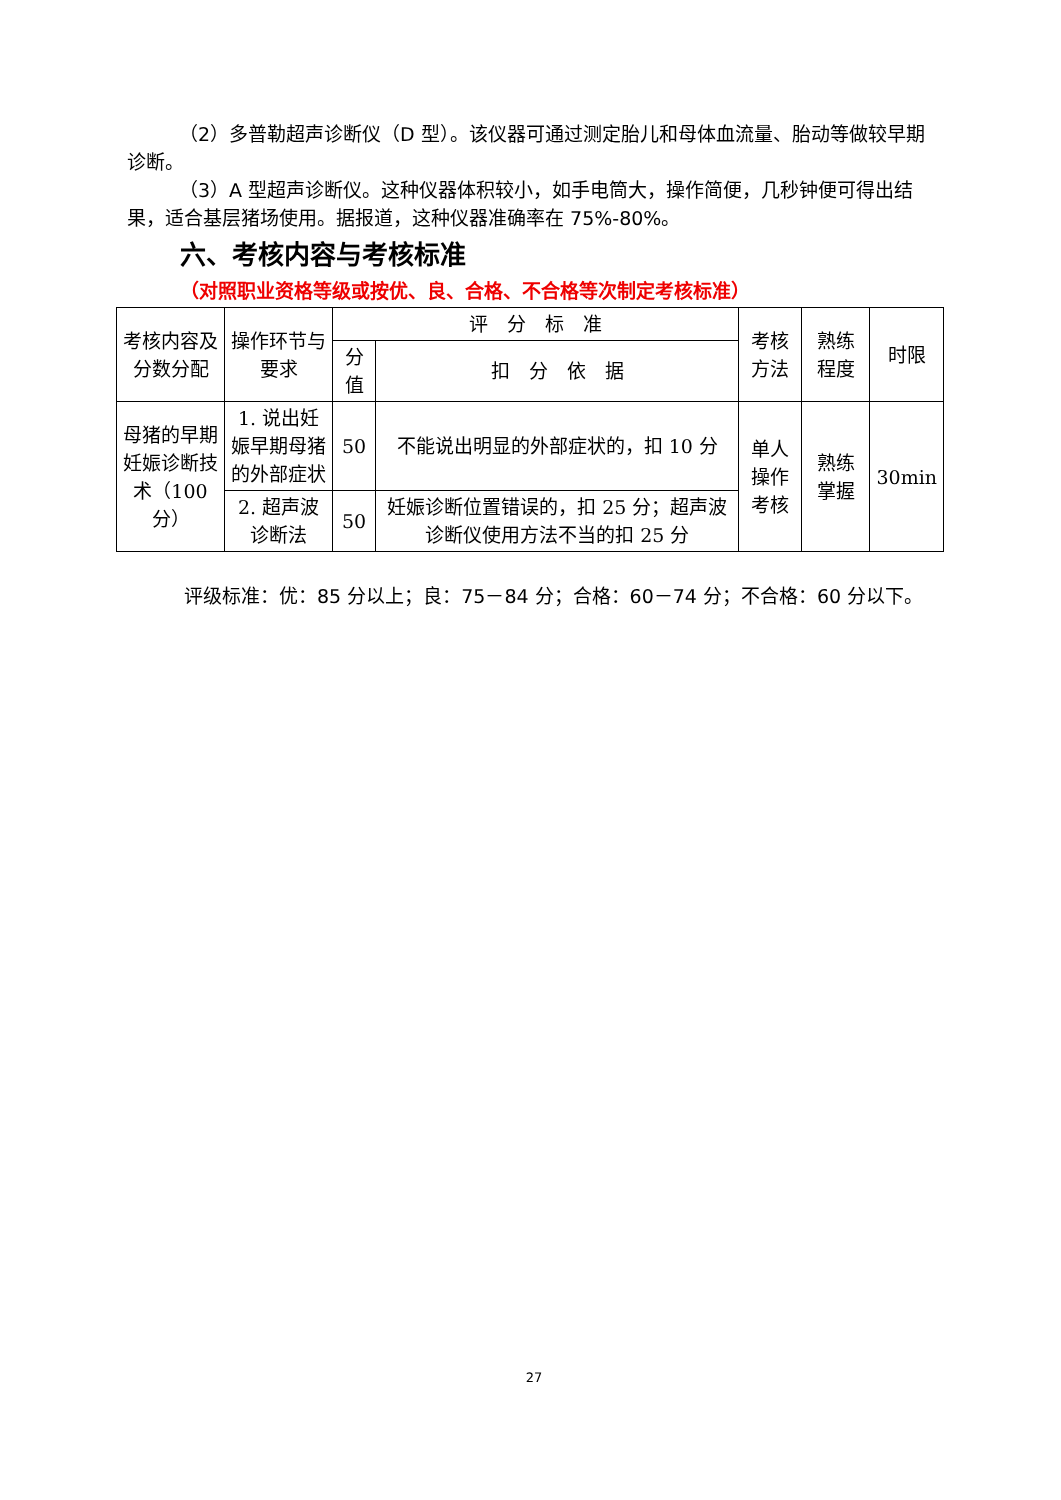（2）多普勒超声诊断仪（D 型）。该仪器可通过测定胎儿和母体血流量、胎动等做较早期诊断。
（3）A 型超声诊断仪。这种仪器体积较小，如手电筒大，操作简便，几秒钟便可得出结果，适合基层猪场使用。据报道，这种仪器准确率在 75%-80%。
六、考核内容与考核标准
（对照职业资格等级或按优、良、合格、不合格等次制定考核标准）
| 考核内容及分数分配 | 操作环节与要求 | 评 分 标 准 | | 考核方法 | 熟练程度 | 时限 |
| --- | --- | --- | --- | --- | --- | --- |
| | | 分值 | 扣 分 依 据 | | | |
| 母猪的早期妊娠诊断技术（100 分） | 1. 说出妊娠早期母猪的外部症状 | 50 | 不能说出明显的外部症状的，扣 10 分 | 单人操作考核 | 熟练掌握 | 30min |
| | 2. 超声波诊断法 | 50 | 妊娠诊断位置错误的，扣 25 分；超声波诊断仪使用方法不当的扣 25 分 | | | |
评级标准：优：85 分以上；良：75－84 分；合格：60－74 分；不合格：60 分以下。
27